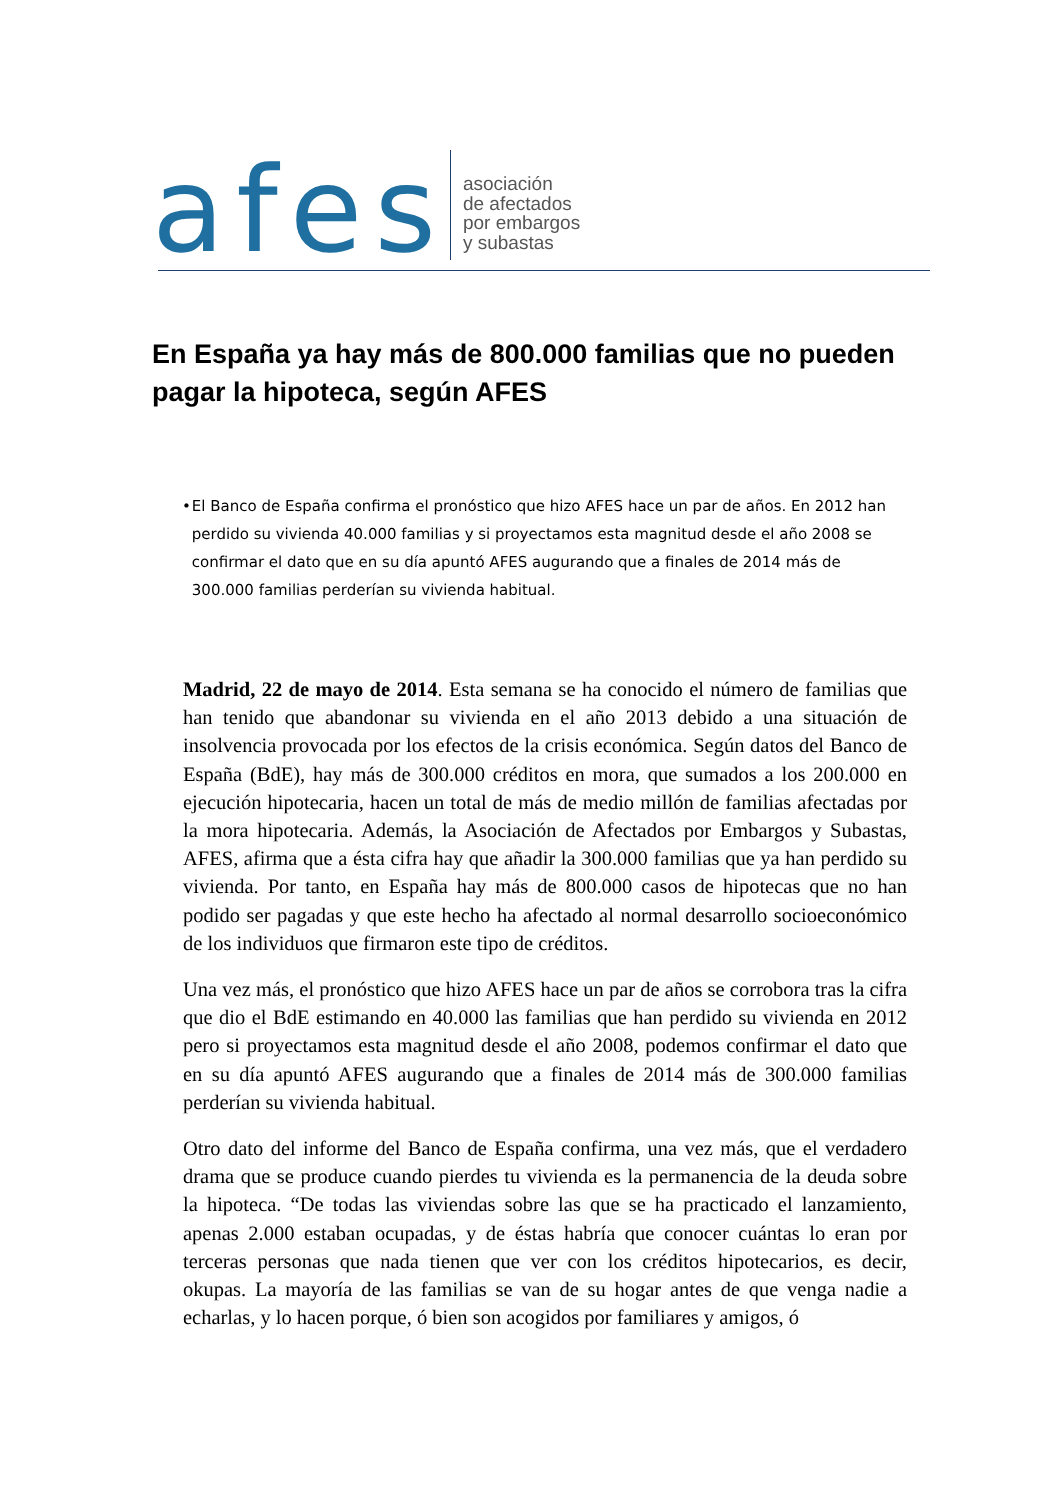afes
asociación
de afectados
por embargos
y subastas
En España ya hay más de 800.000 familias que no pueden pagar la hipoteca, según AFES
• El Banco de España confirma el pronóstico que hizo AFES hace un par de años. En 2012 han perdido su vivienda 40.000 familias y si proyectamos esta magnitud desde el año 2008 se confirmar el dato que en su día apuntó AFES augurando que a finales de 2014 más de 300.000 familias perderían su vivienda habitual.
Madrid, 22 de mayo de 2014. Esta semana se ha conocido el número de familias que han tenido que abandonar su vivienda en el año 2013 debido a una situación de insolvencia provocada por los efectos de la crisis económica. Según datos del Banco de España (BdE), hay más de 300.000 créditos en mora, que sumados a los 200.000 en ejecución hipotecaria, hacen un total de más de medio millón de familias afectadas por la mora hipotecaria. Además, la Asociación de Afectados por Embargos y Subastas, AFES, afirma que a ésta cifra hay que añadir la 300.000 familias que ya han perdido su vivienda. Por tanto, en España hay más de 800.000 casos de hipotecas que no han podido ser pagadas y que este hecho ha afectado al normal desarrollo socioeconómico de los individuos que firmaron este tipo de créditos.
Una vez más, el pronóstico que hizo AFES hace un par de años se corrobora tras la cifra que dio el BdE estimando en 40.000 las familias que han perdido su vivienda en 2012 pero si proyectamos esta magnitud desde el año 2008, podemos confirmar el dato que en su día apuntó AFES augurando que a finales de 2014 más de 300.000 familias perderían su vivienda habitual.
Otro dato del informe del Banco de España confirma, una vez más, que el verdadero drama que se produce cuando pierdes tu vivienda es la permanencia de la deuda sobre la hipoteca. “De todas las viviendas sobre las que se ha practicado el lanzamiento, apenas 2.000 estaban ocupadas, y de éstas habría que conocer cuántas lo eran por terceras personas que nada tienen que ver con los créditos hipotecarios, es decir, okupas. La mayoría de las familias se van de su hogar antes de que venga nadie a echarlas, y lo hacen porque, ó bien son acogidos por familiares y amigos, ó